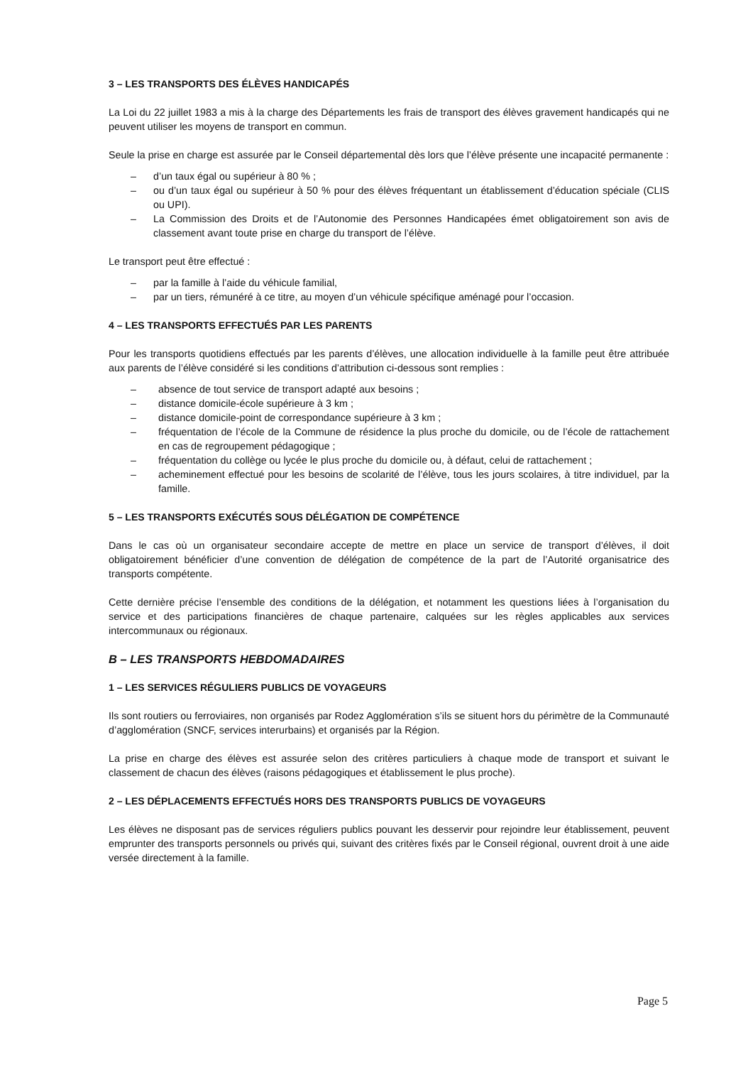3 – LES TRANSPORTS DES ÉLÈVES HANDICAPÉS
La Loi du 22 juillet 1983 a mis à la charge des Départements les frais de transport des élèves gravement handicapés qui ne peuvent utiliser les moyens de transport en commun.
Seule la prise en charge est assurée par le Conseil départemental dès lors que l’élève présente une incapacité permanente :
– d’un taux égal ou supérieur à 80 % ;
– ou d’un taux égal ou supérieur à 50 % pour des élèves fréquentant un établissement d’éducation spéciale (CLIS ou UPI).
– La Commission des Droits et de l’Autonomie des Personnes Handicapées émet obligatoirement son avis de classement avant toute prise en charge du transport de l’élève.
Le transport peut être effectué :
– par la famille à l’aide du véhicule familial,
– par un tiers, rémunéré à ce titre, au moyen d’un véhicule spécifique aménagé pour l’occasion.
4 – LES TRANSPORTS EFFECTUÉS PAR LES PARENTS
Pour les transports quotidiens effectués par les parents d’élèves, une allocation individuelle à la famille peut être attribuée aux parents de l’élève considéré si les conditions d’attribution ci-dessous sont remplies :
– absence de tout service de transport adapté aux besoins ;
– distance domicile-école supérieure à 3 km ;
– distance domicile-point de correspondance supérieure à 3 km ;
– fréquentation de l’école de la Commune de résidence la plus proche du domicile, ou de l’école de rattachement en cas de regroupement pédagogique ;
– fréquentation du collège ou lycée le plus proche du domicile ou, à défaut, celui de rattachement ;
– acheminement effectué pour les besoins de scolarité de l’élève, tous les jours scolaires, à titre individuel, par la famille.
5 – LES TRANSPORTS EXÉCUTÉS SOUS DÉLÉGATION DE COMPÉTENCE
Dans le cas où un organisateur secondaire accepte de mettre en place un service de transport d’élèves, il doit obligatoirement bénéficier d’une convention de délégation de compétence de la part de l’Autorité organisatrice des transports compétente.
Cette dernière précise l’ensemble des conditions de la délégation, et notamment les questions liées à l’organisation du service et des participations financières de chaque partenaire, calquées sur les règles applicables aux services intercommunaux ou régionaux.
B – LES TRANSPORTS HEBDOMADAIRES
1 – LES SERVICES RÉGULIERS PUBLICS DE VOYAGEURS
Ils sont routiers ou ferroviaires, non organisés par Rodez Agglomération s’ils se situent hors du périmètre de la Communauté d’agglomération (SNCF, services interurbains) et organisés par la Région.
La prise en charge des élèves est assurée selon des critères particuliers à chaque mode de transport et suivant le classement de chacun des élèves (raisons pédagogiques et établissement le plus proche).
2 – LES DÉPLACEMENTS EFFECTUÉS HORS DES TRANSPORTS PUBLICS DE VOYAGEURS
Les élèves ne disposant pas de services réguliers publics pouvant les desservir pour rejoindre leur établissement, peuvent emprunter des transports personnels ou privés qui, suivant des critères fixés par le Conseil régional, ouvrent droit à une aide versée directement à la famille.
Page 5